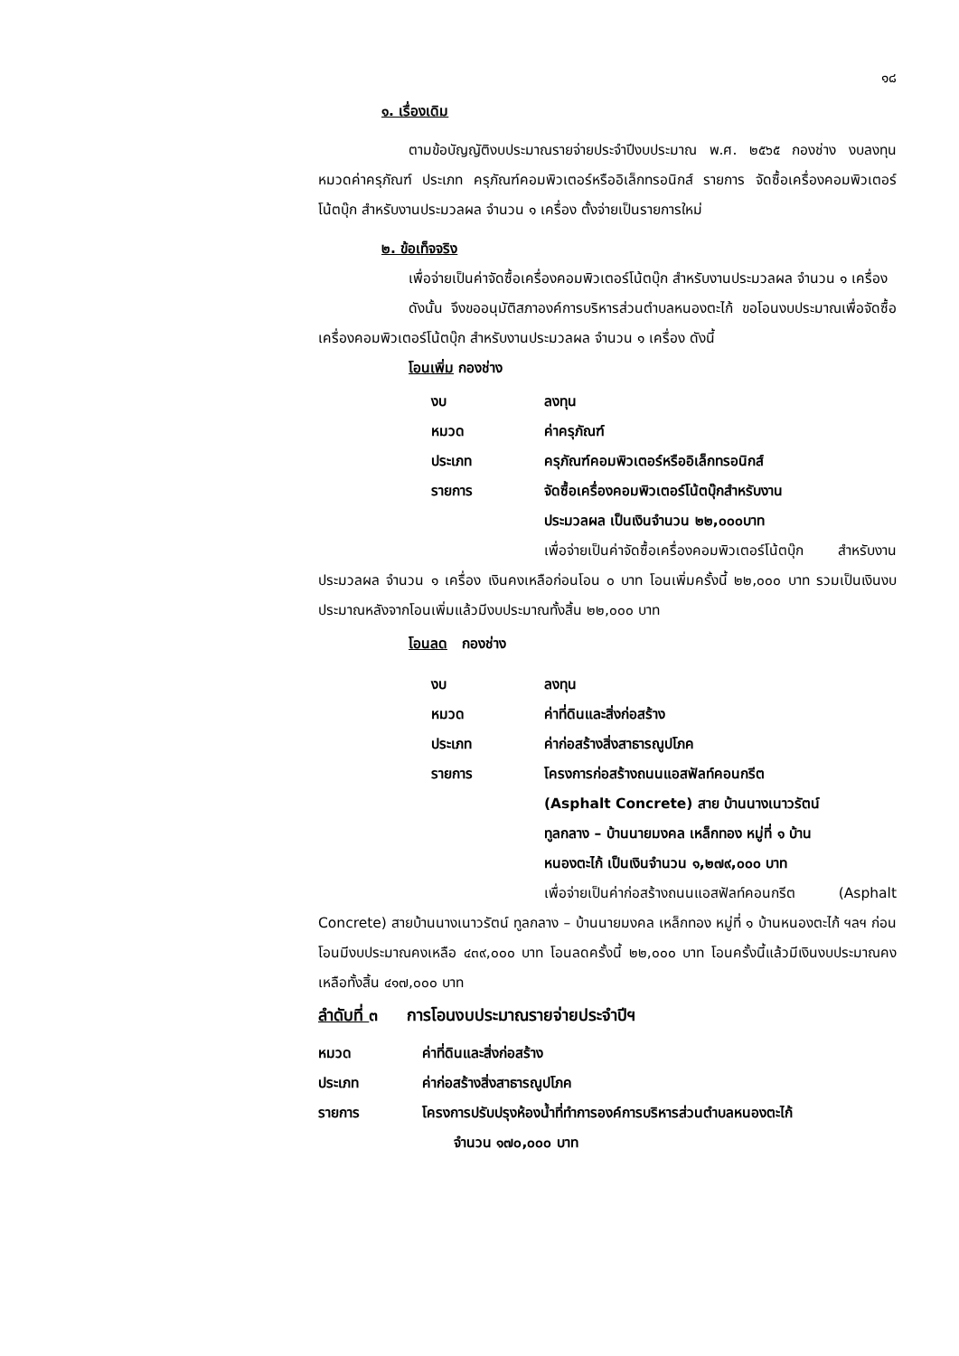๑๘
๑. เรื่องเดิม
ตามข้อบัญญัติงบประมาณรายจ่ายประจำปีงบประมาณ พ.ศ. ๒๕๖๕ กองช่าง งบลงทุน หมวดค่าครุภัณฑ์ ประเภท ครุภัณฑ์คอมพิวเตอร์หรืออิเล็กทรอนิกส์ รายการ จัดซื้อเครื่องคอมพิวเตอร์โน้ตบุ๊ก สำหรับงานประมวลผล จำนวน ๑ เครื่อง ตั้งจ่ายเป็นรายการใหม่
๒. ข้อเท็จจริง
เพื่อจ่ายเป็นค่าจัดซื้อเครื่องคอมพิวเตอร์โน้ตบุ๊ก สำหรับงานประมวลผล จำนวน ๑ เครื่อง
ดังนั้น จึงขออนุมัติสภาองค์การบริหารส่วนตำบลหนองตะไก้ ขอโอนงบประมาณเพื่อจัดซื้อเครื่องคอมพิวเตอร์โน้ตบุ๊ก สำหรับงานประมวลผล จำนวน ๑ เครื่อง ดังนี้
โอนเพิ่ม กองช่าง
| งบ | ลงทุน |
| หมวด | ค่าครุภัณฑ์ |
| ประเภท | ครุภัณฑ์คอมพิวเตอร์หรืออิเล็กทรอนิกส์ |
| รายการ | จัดซื้อเครื่องคอมพิวเตอร์โน้ตบุ๊กสำหรับงาน ประมวลผล เป็นเงินจำนวน ๒๒,๐๐๐บาท |
เพื่อจ่ายเป็นค่าจัดซื้อเครื่องคอมพิวเตอร์โน้ตบุ๊ก สำหรับงานประมวลผล จำนวน ๑ เครื่อง เงินคงเหลือก่อนโอน ๐ บาท โอนเพิ่มครั้งนี้ ๒๒,๐๐๐ บาท รวมเป็นเงินงบประมาณหลังจากโอนเพิ่มแล้วมีงบประมาณทั้งสิ้น ๒๒,๐๐๐ บาท
โอนลด กองช่าง
| งบ | ลงทุน |
| หมวด | ค่าที่ดินและสิ่งก่อสร้าง |
| ประเภท | ค่าก่อสร้างสิ่งสาธารณูปโภค |
| รายการ | โครงการก่อสร้างถนนแอสฟัลท์คอนกรีต (Asphalt Concrete) สาย บ้านนางเนาวรัตน์ ทูลกลาง – บ้านนายมงคล เหล็กทอง หมู่ที่ ๑ บ้าน หนองตะไก้ เป็นเงินจำนวน ๑,๒๗๙,๐๐๐ บาท |
เพื่อจ่ายเป็นค่าก่อสร้างถนนแอสฟัลท์คอนกรีต (Asphalt Concrete) สายบ้านนางเนาวรัตน์ ทูลกลาง – บ้านนายมงคล เหล็กทอง หมู่ที่ ๑ บ้านหนองตะไก้ ฯลฯ ก่อนโอนมีงบประมาณคงเหลือ ๔๓๙,๐๐๐ บาท โอนลดครั้งนี้ ๒๒,๐๐๐ บาท โอนครั้งนี้แล้วมีเงินงบประมาณคงเหลือทั้งสิ้น ๔๑๗,๐๐๐ บาท
ลำดับที่ ๓ การโอนงบประมาณรายจ่ายประจำปีฯ
| หมวด | ค่าที่ดินและสิ่งก่อสร้าง |
| ประเภท | ค่าก่อสร้างสิ่งสาธารณูปโภค |
| รายการ | โครงการปรับปรุงห้องน้ำที่ทำการองค์การบริหารส่วนตำบลหนองตะไก้ จำนวน ๑๗๐,๐๐๐ บาท |